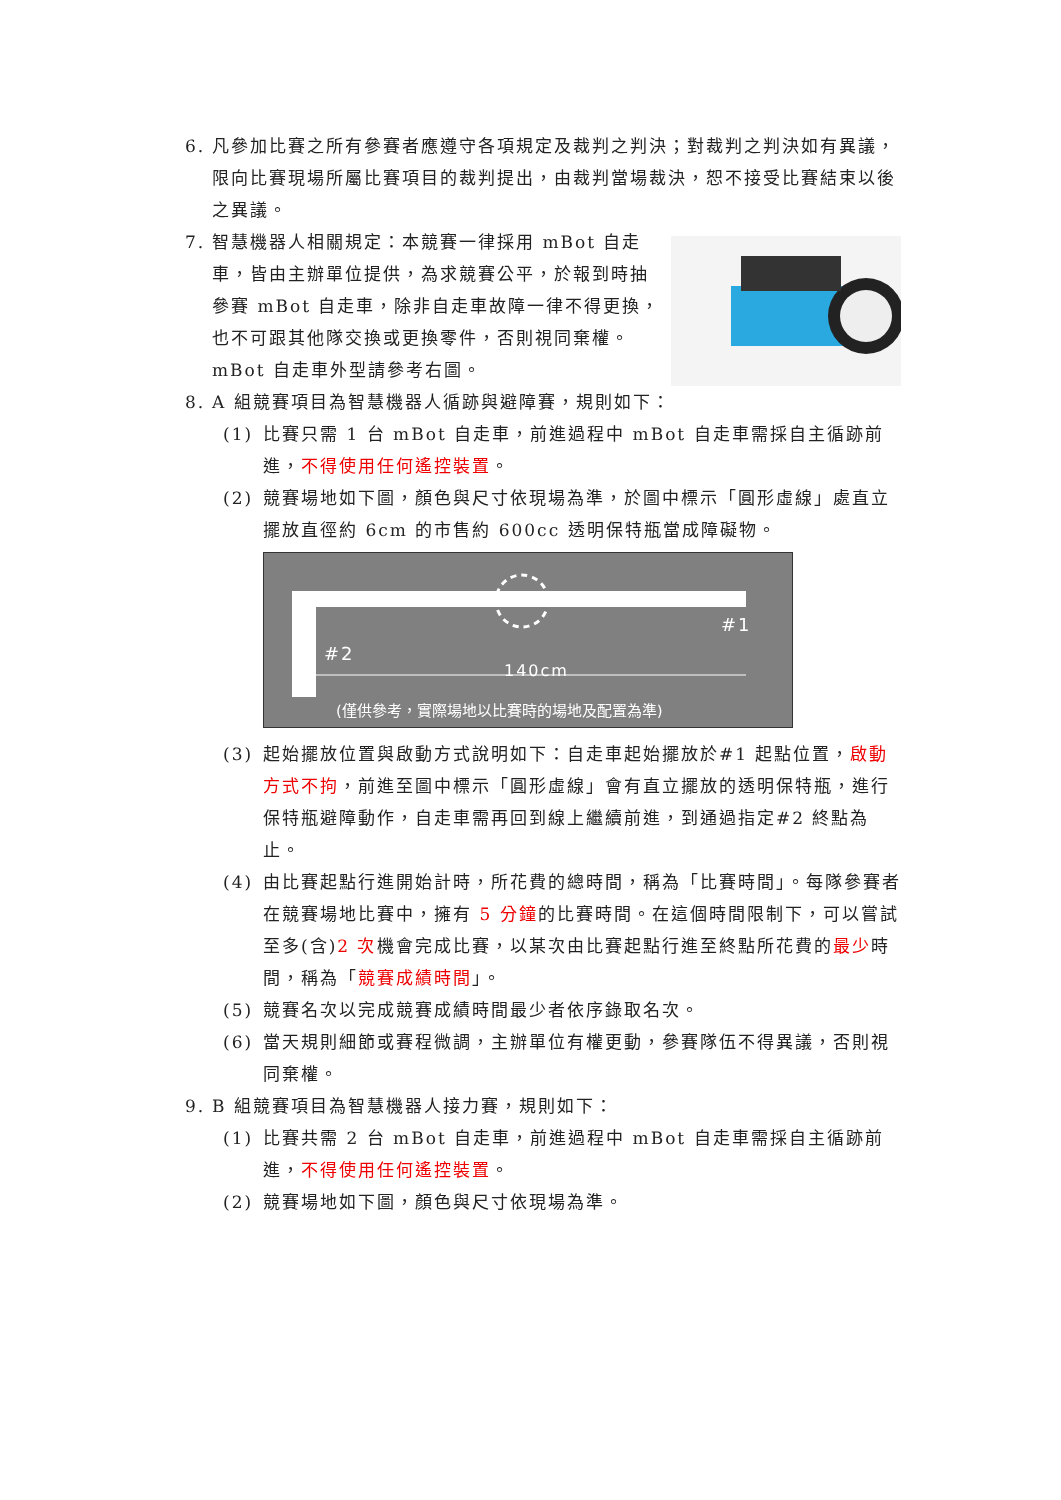6. 凡參加比賽之所有參賽者應遵守各項規定及裁判之判決；對裁判之判決如有異議，限向比賽現場所屬比賽項目的裁判提出，由裁判當場裁決，恕不接受比賽結束以後之異議。
7. 智慧機器人相關規定：本競賽一律採用 mBot 自走車，皆由主辦單位提供，為求競賽公平，於報到時抽參賽 mBot 自走車，除非自走車故障一律不得更換，也不可跟其他隊交換或更換零件，否則視同棄權。mBot 自走車外型請參考右圖。
8. A 組競賽項目為智慧機器人循跡與避障賽，規則如下：
(1) 比賽只需 1 台 mBot 自走車，前進過程中 mBot 自走車需採自主循跡前進，不得使用任何遙控裝置。
(2) 競賽場地如下圖，顏色與尺寸依現場為準，於圖中標示「圓形虛線」處直立擺放直徑約 6cm 的市售約 600cc 透明保特瓶當成障礙物。
#1
#2
140cm
(僅供參考，實際場地以比賽時的場地及配置為準)
(3) 起始擺放位置與啟動方式說明如下：自走車起始擺放於#1 起點位置，啟動方式不拘，前進至圖中標示「圓形虛線」會有直立擺放的透明保特瓶，進行保特瓶避障動作，自走車需再回到線上繼續前進，到通過指定#2 終點為止。
(4) 由比賽起點行進開始計時，所花費的總時間，稱為「比賽時間」。每隊參賽者在競賽場地比賽中，擁有 5 分鐘的比賽時間。在這個時間限制下，可以嘗試至多(含)2 次機會完成比賽，以某次由比賽起點行進至終點所花費的最少時間，稱為「競賽成績時間」。
(5) 競賽名次以完成競賽成績時間最少者依序錄取名次。
(6) 當天規則細節或賽程微調，主辦單位有權更動，參賽隊伍不得異議，否則視同棄權。
9. B 組競賽項目為智慧機器人接力賽，規則如下：
(1) 比賽共需 2 台 mBot 自走車，前進過程中 mBot 自走車需採自主循跡前進，不得使用任何遙控裝置。
(2) 競賽場地如下圖，顏色與尺寸依現場為準。